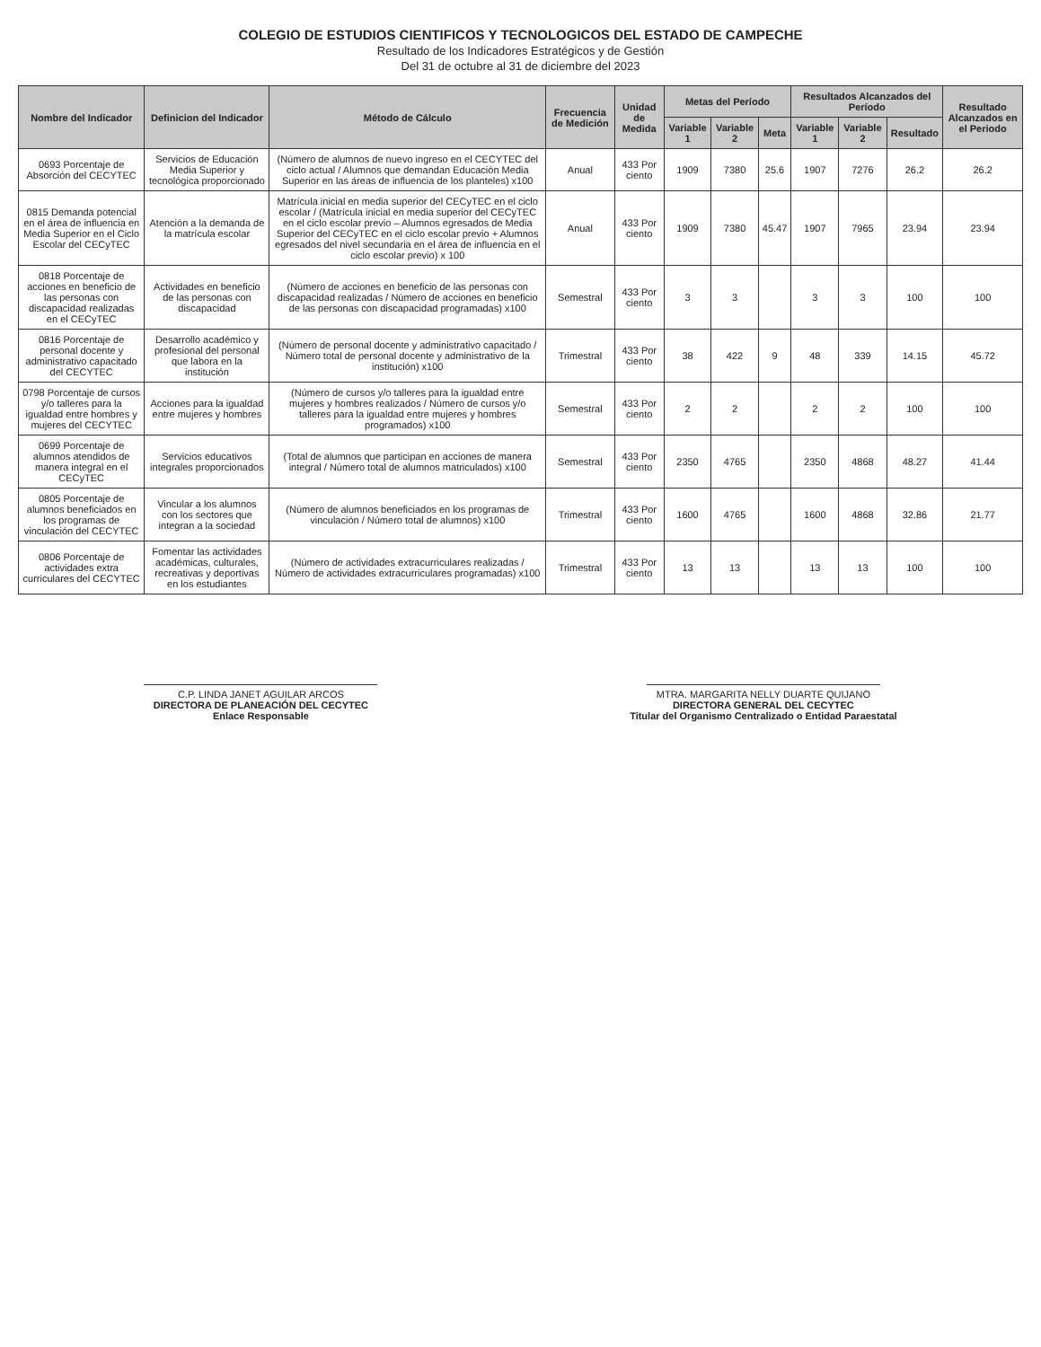COLEGIO DE ESTUDIOS CIENTIFICOS Y TECNOLOGICOS DEL ESTADO DE CAMPECHE
Resultado de los Indicadores Estratégicos y de Gestión
Del 31 de octubre al 31 de diciembre del 2023
| Nombre del Indicador | Definicion del Indicador | Método de Cálculo | Frecuencia de Medición | Unidad de Medida | Metas del Período | | | Resultados Alcanzados del Período | | | Resultado Alcanzados en el Periodo |
| --- | --- | --- | --- | --- | --- | --- | --- | --- | --- | --- | --- |
| | | | | | Variable 1 | Variable 2 | Meta | Variable 1 | Variable 2 | Resultado | |
| 0693 Porcentaje de Absorción del CECYTEC | Servicios de Educación Media Superior y tecnológica proporcionado | (Número de alumnos de nuevo ingreso en el CECYTEC del ciclo actual / Alumnos que demandan Educación Media Superior en las áreas de influencia de los planteles) x100 | Anual | 433 Por ciento | 1909 | 7380 | 25.6 | 1907 | 7276 | 26.2 | 26.2 |
| 0815 Demanda potencial en el área de influencia en Media Superior en el Ciclo Escolar del CECyTEC | Atención a la demanda de la matrícula escolar | Matrícula inicial en media superior del CECyTEC en el ciclo escolar / (Matrícula inicial en media superior del CECyTEC en el ciclo escolar previo – Alumnos egresados de Media Superior del CECyTEC en el ciclo escolar previo + Alumnos egresados del nivel secundaria en el área de influencia en el ciclo escolar previo) x 100 | Anual | 433 Por ciento | 1909 | 7380 | 45.47 | 1907 | 7965 | 23.94 | 23.94 |
| 0818 Porcentaje de acciones en beneficio de las personas con discapacidad realizadas en el CECyTEC | Actividades en beneficio de las personas con discapacidad | (Número de acciones en beneficio de las personas con discapacidad realizadas / Número de acciones en beneficio de las personas con discapacidad programadas) x100 | Semestral | 433 Por ciento | 3 | 3 | | 3 | 3 | 100 | 100 |
| 0816 Porcentaje de personal docente y administrativo capacitado del CECYTEC | Desarrollo académico y profesional del personal que labora en la institución | (Número de personal docente y administrativo capacitado / Número total de personal docente y administrativo de la institución) x100 | Trimestral | 433 Por ciento | 38 | 422 | 9 | 48 | 339 | 14.15 | 45.72 |
| 0798 Porcentaje de cursos y/o talleres para la igualdad entre hombres y mujeres del CECYTEC | Acciones para la igualdad entre mujeres y hombres | (Número de cursos y/o talleres para la igualdad entre mujeres y hombres realizados / Número de cursos y/o talleres para la igualdad entre mujeres y hombres programados) x100 | Semestral | 433 Por ciento | 2 | 2 | | 2 | 2 | 100 | 100 |
| 0699 Porcentaje de alumnos atendidos de manera integral en el CECyTEC | Servicios educativos integrales proporcionados | (Total de alumnos que participan en acciones de manera integral / Número total de alumnos matriculados) x100 | Semestral | 433 Por ciento | 2350 | 4765 | | 2350 | 4868 | 48.27 | 41.44 |
| 0805 Porcentaje de alumnos beneficiados en los programas de vinculación del CECYTEC | Vincular a los alumnos con los sectores que integran a la sociedad | (Número de alumnos beneficiados en los programas de vinculación / Número total de alumnos) x100 | Trimestral | 433 Por ciento | 1600 | 4765 | | 1600 | 4868 | 32.86 | 21.77 |
| 0806 Porcentaje de actividades extra curriculares del CECYTEC | Fomentar las actividades académicas, culturales, recreativas y deportivas en los estudiantes | (Número de actividades extracurriculares realizadas / Número de actividades extracurriculares programadas) x100 | Trimestral | 433 Por ciento | 13 | 13 | | 13 | 13 | 100 | 100 |
C.P. LINDA JANET AGUILAR ARCOS
DIRECTORA DE PLANEACIÓN DEL CECYTEC
Enlace Responsable
MTRA. MARGARITA NELLY DUARTE QUIJANO
DIRECTORA GENERAL DEL CECYTEC
Titular del Organismo Centralizado o Entidad Paraestatal